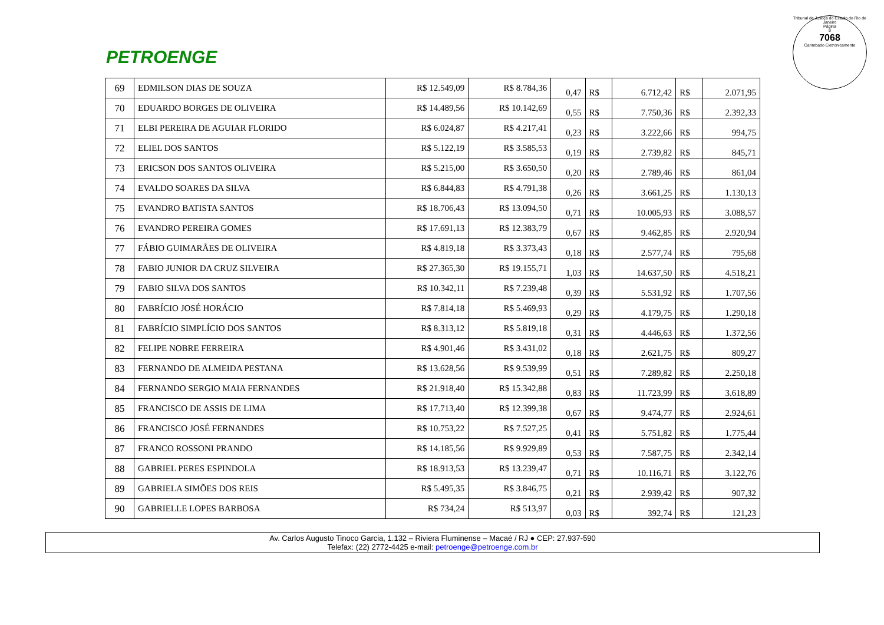PETROENGE
Tribunal de Justiça do Estado do Rio de Janeiro
Página
9
7068
Carimbado Eletronicamente
| 69 | EDMILSON DIAS DE SOUZA | R$ 12.549,09 | R$ 8.784,36 | 0,47 | R$ | 6.712,42 | R$ | 2.071,95 |
| 70 | EDUARDO BORGES DE OLIVEIRA | R$ 14.489,56 | R$ 10.142,69 | 0,55 | R$ | 7.750,36 | R$ | 2.392,33 |
| 71 | ELBI PEREIRA DE AGUIAR FLORIDO | R$ 6.024,87 | R$ 4.217,41 | 0,23 | R$ | 3.222,66 | R$ | 994,75 |
| 72 | ELIEL DOS SANTOS | R$ 5.122,19 | R$ 3.585,53 | 0,19 | R$ | 2.739,82 | R$ | 845,71 |
| 73 | ERICSON DOS SANTOS OLIVEIRA | R$ 5.215,00 | R$ 3.650,50 | 0,20 | R$ | 2.789,46 | R$ | 861,04 |
| 74 | EVALDO SOARES DA SILVA | R$ 6.844,83 | R$ 4.791,38 | 0,26 | R$ | 3.661,25 | R$ | 1.130,13 |
| 75 | EVANDRO BATISTA SANTOS | R$ 18.706,43 | R$ 13.094,50 | 0,71 | R$ | 10.005,93 | R$ | 3.088,57 |
| 76 | EVANDRO PEREIRA GOMES | R$ 17.691,13 | R$ 12.383,79 | 0,67 | R$ | 9.462,85 | R$ | 2.920,94 |
| 77 | FÁBIO GUIMARÃES DE OLIVEIRA | R$ 4.819,18 | R$ 3.373,43 | 0,18 | R$ | 2.577,74 | R$ | 795,68 |
| 78 | FABIO JUNIOR DA CRUZ SILVEIRA | R$ 27.365,30 | R$ 19.155,71 | 1,03 | R$ | 14.637,50 | R$ | 4.518,21 |
| 79 | FABIO SILVA DOS SANTOS | R$ 10.342,11 | R$ 7.239,48 | 0,39 | R$ | 5.531,92 | R$ | 1.707,56 |
| 80 | FABRÍCIO JOSÉ HORÁCIO | R$ 7.814,18 | R$ 5.469,93 | 0,29 | R$ | 4.179,75 | R$ | 1.290,18 |
| 81 | FABRÍCIO SIMPLÍCIO DOS SANTOS | R$ 8.313,12 | R$ 5.819,18 | 0,31 | R$ | 4.446,63 | R$ | 1.372,56 |
| 82 | FELIPE NOBRE FERREIRA | R$ 4.901,46 | R$ 3.431,02 | 0,18 | R$ | 2.621,75 | R$ | 809,27 |
| 83 | FERNANDO DE ALMEIDA PESTANA | R$ 13.628,56 | R$ 9.539,99 | 0,51 | R$ | 7.289,82 | R$ | 2.250,18 |
| 84 | FERNANDO SERGIO MAIA FERNANDES | R$ 21.918,40 | R$ 15.342,88 | 0,83 | R$ | 11.723,99 | R$ | 3.618,89 |
| 85 | FRANCISCO DE ASSIS DE LIMA | R$ 17.713,40 | R$ 12.399,38 | 0,67 | R$ | 9.474,77 | R$ | 2.924,61 |
| 86 | FRANCISCO JOSÉ FERNANDES | R$ 10.753,22 | R$ 7.527,25 | 0,41 | R$ | 5.751,82 | R$ | 1.775,44 |
| 87 | FRANCO ROSSONI PRANDO | R$ 14.185,56 | R$ 9.929,89 | 0,53 | R$ | 7.587,75 | R$ | 2.342,14 |
| 88 | GABRIEL PERES ESPINDOLA | R$ 18.913,53 | R$ 13.239,47 | 0,71 | R$ | 10.116,71 | R$ | 3.122,76 |
| 89 | GABRIELA SIMÕES DOS REIS | R$ 5.495,35 | R$ 3.846,75 | 0,21 | R$ | 2.939,42 | R$ | 907,32 |
| 90 | GABRIELLE LOPES BARBOSA | R$ 734,24 | R$ 513,97 | 0,03 | R$ | 392,74 | R$ | 121,23 |
Av. Carlos Augusto Tinoco Garcia, 1.132 – Riviera Fluminense – Macaé / RJ ● CEP: 27.937-590
Telefax: (22) 2772-4425 e-mail: petroenge@petroenge.com.br